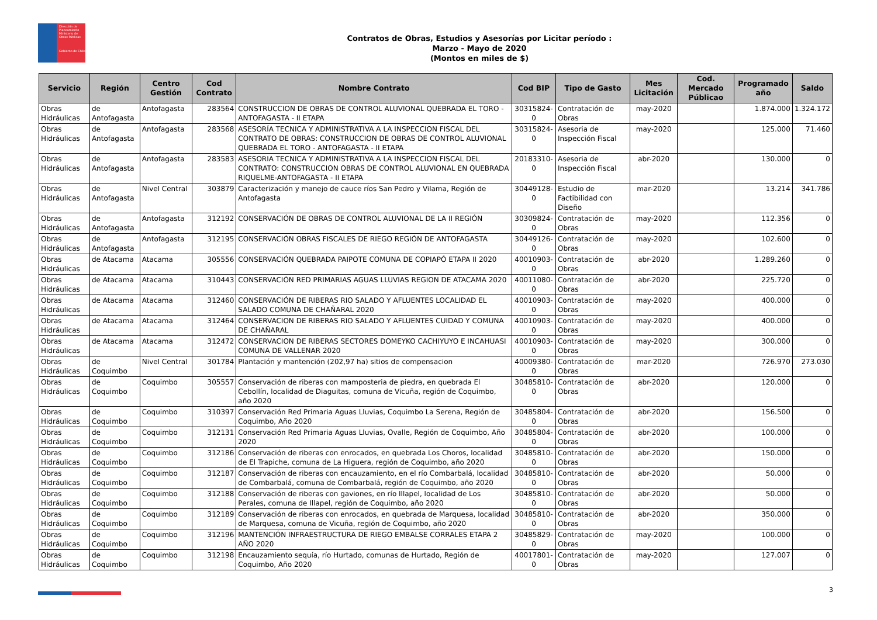Dirección de Planeamiento
Ministerio de Obras Públicas
Gobierno de Chile
Contratos de Obras, Estudios y Asesorías por Licitar período :
Marzo - Mayo de 2020
(Montos en miles de $)
| Servicio | Región | Centro Gestión | Cod Contrato | Nombre Contrato | Cod BIP | Tipo de Gasto | Mes Licitación | Cod. Mercado Públicao | Programado año | Saldo |
| --- | --- | --- | --- | --- | --- | --- | --- | --- | --- | --- |
| Obras Hidráulicas | de Antofagasta | Antofagasta | 283564 | CONSTRUCCION DE OBRAS DE CONTROL ALUVIONAL QUEBRADA EL TORO - ANTOFAGASTA - II ETAPA | 30315824-0 | Contratación de Obras | may-2020 | | 1.874.000 | 1.324.172 |
| Obras Hidráulicas | de Antofagasta | Antofagasta | 283568 | ASESORÍA TECNICA Y ADMINISTRATIVA A LA INSPECCION FISCAL DEL CONTRATO DE OBRAS: CONSTRUCCION DE OBRAS DE CONTROL ALUVIONAL QUEBRADA EL TORO - ANTOFAGASTA - II ETAPA | 30315824-0 | Asesoria de Inspección Fiscal | may-2020 | | 125.000 | 71.460 |
| Obras Hidráulicas | de Antofagasta | Antofagasta | 283583 | ASESORIA TECNICA Y ADMINISTRATIVA A LA INSPECCION FISCAL DEL CONTRATO: CONSTRUCCION OBRAS DE CONTROL ALUVIONAL EN QUEBRADA RIQUELME-ANTOFAGASTA - II ETAPA | 20183310-0 | Asesoria de Inspección Fiscal | abr-2020 | | 130.000 | 0 |
| Obras Hidráulicas | de Antofagasta | Nivel Central | 303879 | Caracterización y manejo de cauce ríos San Pedro y Vilama, Región de Antofagasta | 30449128-0 | Estudio de Factibilidad con Diseño | mar-2020 | | 13.214 | 341.786 |
| Obras Hidráulicas | de Antofagasta | Antofagasta | 312192 | CONSERVACIÓN DE OBRAS DE CONTROL ALUVIONAL DE LA II REGIÓN | 30309824-0 | Contratación de Obras | may-2020 | | 112.356 | 0 |
| Obras Hidráulicas | de Antofagasta | Antofagasta | 312195 | CONSERVACIÓN OBRAS FISCALES DE RIEGO REGIÓN DE ANTOFAGASTA | 30449126-0 | Contratación de Obras | may-2020 | | 102.600 | 0 |
| Obras Hidráulicas | de Atacama | Atacama | 305556 | CONSERVACIÓN QUEBRADA PAIPOTE COMUNA DE COPIAPÓ ETAPA II 2020 | 40010903-0 | Contratación de Obras | abr-2020 | | 1.289.260 | 0 |
| Obras Hidráulicas | de Atacama | Atacama | 310443 | CONSERVACIÓN RED PRIMARIAS AGUAS LLUVIAS REGION DE ATACAMA 2020 | 40011080-0 | Contratación de Obras | abr-2020 | | 225.720 | 0 |
| Obras Hidráulicas | de Atacama | Atacama | 312460 | CONSERVACIÓN DE RIBERAS RIO SALADO Y AFLUENTES LOCALIDAD EL SALADO COMUNA DE CHAÑARAL 2020 | 40010903-0 | Contratación de Obras | may-2020 | | 400.000 | 0 |
| Obras Hidráulicas | de Atacama | Atacama | 312464 | CONSERVACION DE RIBERAS RIO SALADO Y AFLUENTES CUIDAD Y COMUNA DE CHAÑARAL | 40010903-0 | Contratación de Obras | may-2020 | | 400.000 | 0 |
| Obras Hidráulicas | de Atacama | Atacama | 312472 | CONSERVACION DE RIBERAS SECTORES DOMEYKO CACHIYUYO E INCAHUASI COMUNA DE VALLENAR 2020 | 40010903-0 | Contratación de Obras | may-2020 | | 300.000 | 0 |
| Obras Hidráulicas | de Coquimbo | Nivel Central | 301784 | Plantación y mantención (202,97 ha) sitios de compensacion | 40009380-0 | Contratación de Obras | mar-2020 | | 726.970 | 273.030 |
| Obras Hidráulicas | de Coquimbo | Coquimbo | 305557 | Conservación de riberas con mamposteria de piedra, en quebrada El Cebollín, localidad de Diaguitas, comuna de Vicuña, región de Coquimbo, año 2020 | 30485810-0 | Contratación de Obras | abr-2020 | | 120.000 | 0 |
| Obras Hidráulicas | de Coquimbo | Coquimbo | 310397 | Conservación Red Primaria Aguas Lluvias, Coquimbo La Serena, Región de Coquimbo, Año 2020 | 30485804-0 | Contratación de Obras | abr-2020 | | 156.500 | 0 |
| Obras Hidráulicas | de Coquimbo | Coquimbo | 312131 | Conservación Red Primaria Aguas Lluvias, Ovalle, Región de Coquimbo, Año 2020 | 30485804-0 | Contratación de Obras | abr-2020 | | 100.000 | 0 |
| Obras Hidráulicas | de Coquimbo | Coquimbo | 312186 | Conservación de riberas con enrocados, en quebrada Los Choros, localidad de El Trapiche, comuna de La Higuera, región de Coquimbo, año 2020 | 30485810-0 | Contratación de Obras | abr-2020 | | 150.000 | 0 |
| Obras Hidráulicas | de Coquimbo | Coquimbo | 312187 | Conservación de riberas con encauzamiento, en el río Combarbalá, localidad de Combarbalá, comuna de Combarbalá, región de Coquimbo, año 2020 | 30485810-0 | Contratación de Obras | abr-2020 | | 50.000 | 0 |
| Obras Hidráulicas | de Coquimbo | Coquimbo | 312188 | Conservación de riberas con gaviones, en río Illapel, localidad de Los Perales, comuna de Illapel, región de Coquimbo, año 2020 | 30485810-0 | Contratación de Obras | abr-2020 | | 50.000 | 0 |
| Obras Hidráulicas | de Coquimbo | Coquimbo | 312189 | Conservación de riberas con enrocados, en quebrada de Marquesa, localidad de Marquesa, comuna de Vicuña, región de Coquimbo, año 2020 | 30485810-0 | Contratación de Obras | abr-2020 | | 350.000 | 0 |
| Obras Hidráulicas | de Coquimbo | Coquimbo | 312196 | MANTENCIÓN INFRAESTRUCTURA DE RIEGO EMBALSE CORRALES ETAPA 2 AÑO 2020 | 30485829-0 | Contratación de Obras | may-2020 | | 100.000 | 0 |
| Obras Hidráulicas | de Coquimbo | Coquimbo | 312198 | Encauzamiento sequía, río Hurtado, comunas de Hurtado, Región de Coquimbo, Año 2020 | 40017801-0 | Contratación de Obras | may-2020 | | 127.007 | 0 |
3